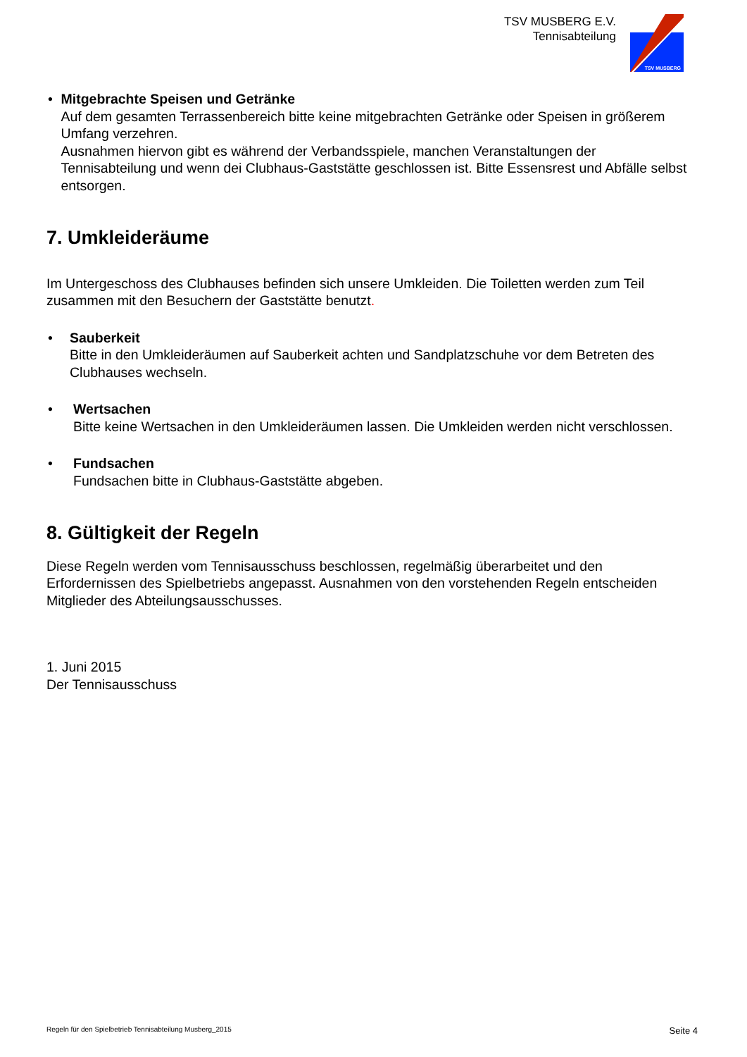TSV MUSBERG E.V.
Tennisabteilung
TSV MUSBERG
• Mitgebrachte Speisen und Getränke
Auf dem gesamten Terrassenbereich bitte keine mitgebrachten Getränke oder Speisen in größerem Umfang verzehren.
Ausnahmen hiervon gibt es während der Verbandsspiele, manchen Veranstaltungen der Tennisabteilung und wenn dei Clubhaus-Gaststätte geschlossen ist. Bitte Essensrest und Abfälle selbst entsorgen.
7. Umkleideräume
Im Untergeschoss des Clubhauses befinden sich unsere Umkleiden. Die Toiletten werden zum Teil zusammen mit den Besuchern der Gaststätte benutzt.
• Sauberkeit
Bitte in den Umkleideräumen auf Sauberkeit achten und Sandplatzschuhe vor dem Betreten des Clubhauses wechseln.
• Wertsachen
Bitte keine Wertsachen in den Umkleideräumen lassen. Die Umkleiden werden nicht verschlossen.
• Fundsachen
Fundsachen bitte in Clubhaus-Gaststätte abgeben.
8. Gültigkeit der Regeln
Diese Regeln werden vom Tennisausschuss beschlossen, regelmäßig überarbeitet und den Erfordernissen des Spielbetriebs angepasst. Ausnahmen von den vorstehenden Regeln entscheiden Mitglieder des Abteilungsausschusses.
1. Juni 2015
Der Tennisausschuss
Regeln für den Spielbetrieb Tennisabteilung Musberg_2015 Seite 4